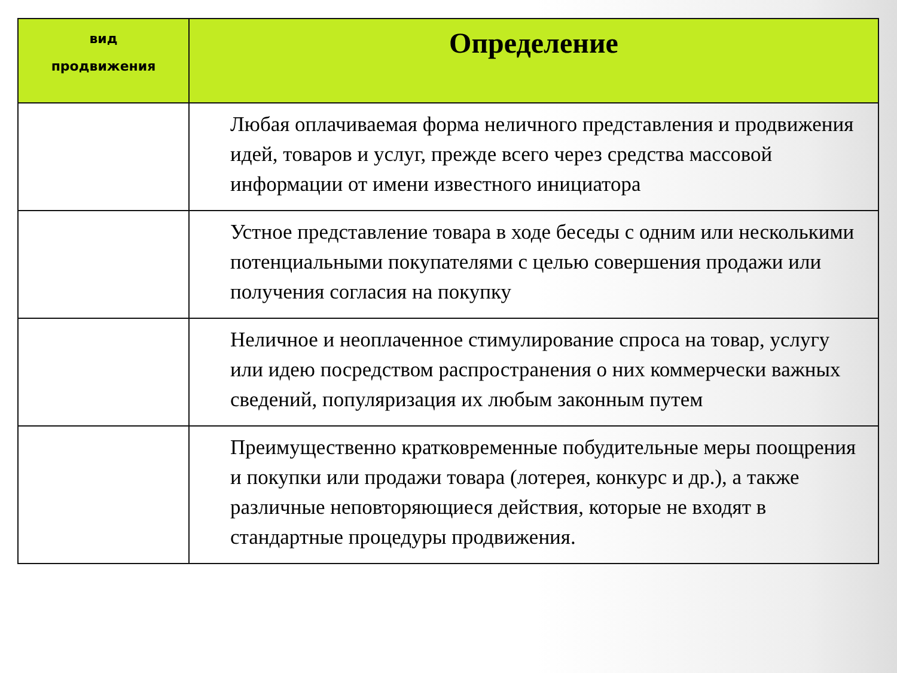| вид продвижения | Определение |
| --- | --- |
| | Любая оплачиваемая форма неличного представления и продвижения идей, товаров и услуг, прежде всего через средства массовой информации от имени известного инициатора |
| | Устное представление товара в ходе беседы с одним или несколькими потенциальными покупателями с целью совершения продажи или получения согласия на покупку |
| | Неличное и неоплаченное стимулирование спроса на товар, услугу или идею посредством распространения о них коммерчески важных сведений, популяризация их любым законным путем |
| | Преимущественно кратковременные побудительные меры поощрения и покупки или продажи товара (лотерея, конкурс и др.), а также различные неповторяющиеся действия, которые не входят в стандартные процедуры продвижения. |